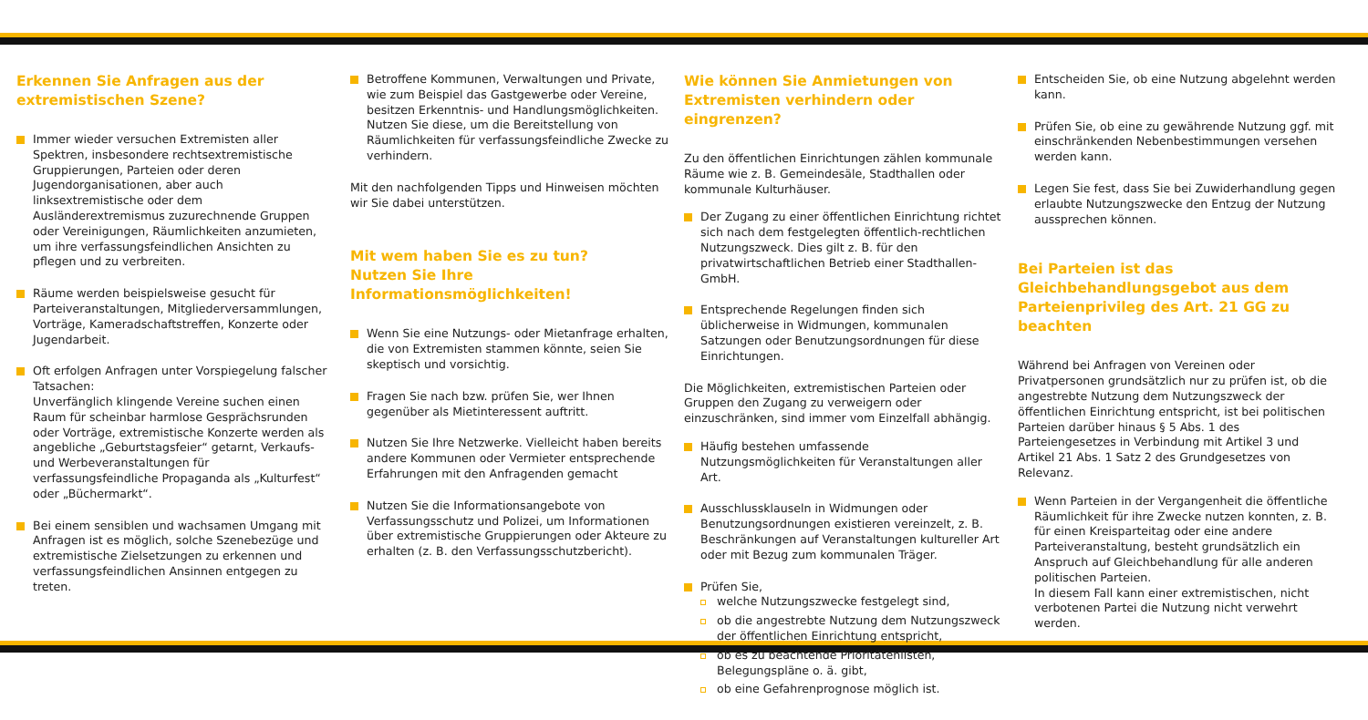Erkennen Sie Anfragen aus der
extremistischen Szene?
Immer wieder versuchen Extremisten aller Spektren, insbesondere rechtsextremistische Gruppierungen, Parteien oder deren Jugendorganisationen, aber auch linksextremistische oder dem Ausländerextremismus zuzurechnende Gruppen oder Vereinigungen, Räumlichkeiten anzumieten, um ihre verfassungsfeindlichen Ansichten zu pflegen und zu verbreiten.
Räume werden beispielsweise gesucht für Parteiveranstaltungen, Mitgliederversammlungen, Vorträge, Kameradschaftstreffen, Konzerte oder Jugendarbeit.
Oft erfolgen Anfragen unter Vorspiegelung falscher Tatsachen:
Unverfänglich klingende Vereine suchen einen Raum für scheinbar harmlose Gesprächsrunden oder Vorträge, extremistische Konzerte werden als angebliche „Geburtstagsfeier“ getarnt, Verkaufs- und Werbeveranstaltungen für verfassungsfeindliche Propaganda als „Kulturfest“ oder „Büchermarkt“.
Bei einem sensiblen und wachsamen Umgang mit Anfragen ist es möglich, solche Szenebezüge und extremistische Zielsetzungen zu erkennen und verfassungsfeindlichen Ansinnen entgegen zu treten.
Betroffene Kommunen, Verwaltungen und Private, wie zum Beispiel das Gastgewerbe oder Vereine, besitzen Erkenntnis- und Handlungsmöglichkeiten. Nutzen Sie diese, um die Bereitstellung von Räumlichkeiten für verfassungsfeindliche Zwecke zu verhindern.
Mit den nachfolgenden Tipps und Hinweisen möchten wir Sie dabei unterstützen.
Mit wem haben Sie es zu tun?
Nutzen Sie Ihre Informationsmöglichkeiten!
Wenn Sie eine Nutzungs- oder Mietanfrage erhalten, die von Extremisten stammen könnte, seien Sie skeptisch und vorsichtig.
Fragen Sie nach bzw. prüfen Sie, wer Ihnen gegenüber als Mietinteressent auftritt.
Nutzen Sie Ihre Netzwerke. Vielleicht haben bereits andere Kommunen oder Vermieter entsprechende Erfahrungen mit den Anfragenden gemacht
Nutzen Sie die Informationsangebote von Verfassungsschutz und Polizei, um Informationen über extremistische Gruppierungen oder Akteure zu erhalten (z. B. den Verfassungsschutzbericht).
Wie können Sie Anmietungen von
Extremisten verhindern oder eingrenzen?
Zu den öffentlichen Einrichtungen zählen kommunale Räume wie z. B. Gemeindesäle, Stadthallen oder kommunale Kulturhäuser.
Der Zugang zu einer öffentlichen Einrichtung richtet sich nach dem festgelegten öffentlich-rechtlichen Nutzungszweck. Dies gilt z. B. für den privatwirtschaftlichen Betrieb einer Stadthallen-GmbH.
Entsprechende Regelungen finden sich üblicherweise in Widmungen, kommunalen Satzungen oder Benutzungsordnungen für diese Einrichtungen.
Die Möglichkeiten, extremistischen Parteien oder Gruppen den Zugang zu verweigern oder einzuschränken, sind immer vom Einzelfall abhängig.
Häufig bestehen umfassende Nutzungsmöglichkeiten für Veranstaltungen aller Art.
Ausschlussklauseln in Widmungen oder Benutzungsordnungen existieren vereinzelt, z. B. Beschränkungen auf Veranstaltungen kultureller Art oder mit Bezug zum kommunalen Träger.
Prüfen Sie,
welche Nutzungszwecke festgelegt sind,
ob die angestrebte Nutzung dem Nutzungszweck der öffentlichen Einrichtung entspricht,
ob es zu beachtende Prioritätenlisten, Belegungspläne o. ä. gibt,
ob eine Gefahrenprognose möglich ist.
Entscheiden Sie, ob eine Nutzung abgelehnt werden kann.
Prüfen Sie, ob eine zu gewährende Nutzung ggf. mit einschränkenden Nebenbestimmungen versehen werden kann.
Legen Sie fest, dass Sie bei Zuwiderhandlung gegen erlaubte Nutzungszwecke den Entzug der Nutzung aussprechen können.
Bei Parteien ist das Gleichbehandlungsgebot aus dem Parteienprivileg des Art. 21 GG zu beachten
Während bei Anfragen von Vereinen oder Privatpersonen grundsätzlich nur zu prüfen ist, ob die angestrebte Nutzung dem Nutzungszweck der öffentlichen Einrichtung entspricht, ist bei politischen Parteien darüber hinaus § 5 Abs. 1 des Parteiengesetzes in Verbindung mit Artikel 3 und Artikel 21 Abs. 1 Satz 2 des Grundgesetzes von Relevanz.
Wenn Parteien in der Vergangenheit die öffentliche Räumlichkeit für ihre Zwecke nutzen konnten, z. B. für einen Kreisparteitag oder eine andere Parteiveranstaltung, besteht grundsätzlich ein Anspruch auf Gleichbehandlung für alle anderen politischen Parteien.
In diesem Fall kann einer extremistischen, nicht verbotenen Partei die Nutzung nicht verwehrt werden.